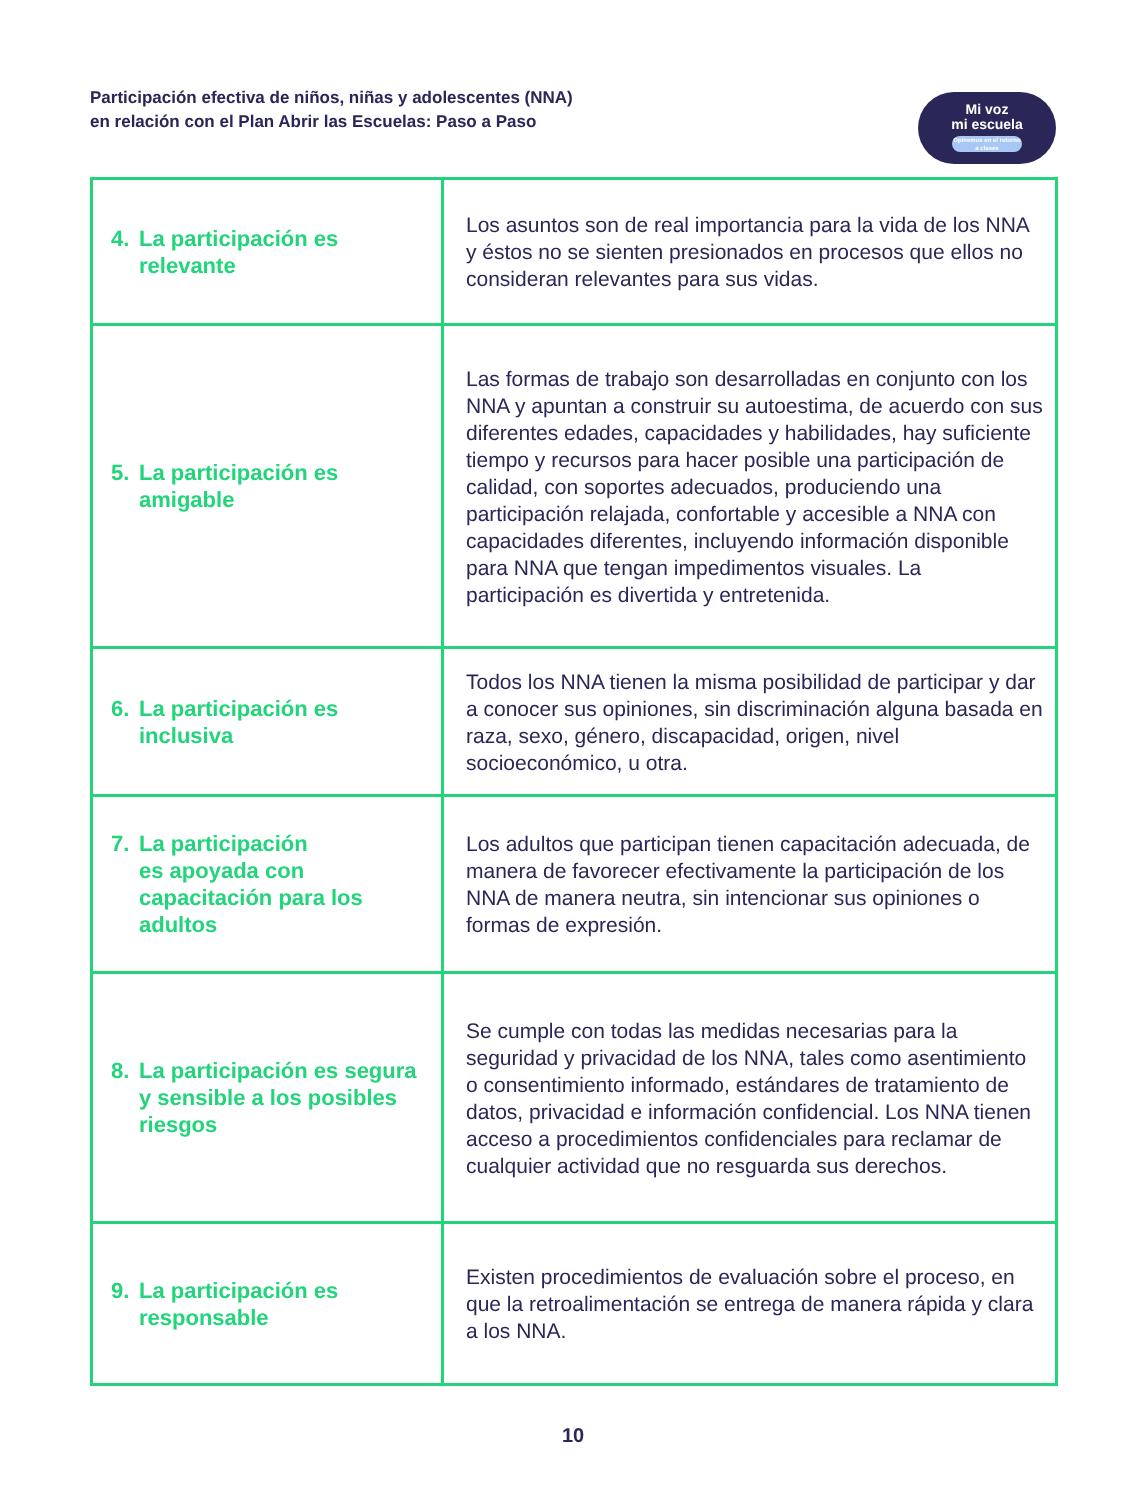Participación efectiva de niños, niñas y adolescentes (NNA)
en relación con el Plan Abrir las Escuelas: Paso a Paso
Mi voz
mi escuela
Opinemos en el retorno a clases
| 4. La participación es relevante | Los asuntos son de real importancia para la vida de los NNA y éstos no se sienten presionados en procesos que ellos no consideran relevantes para sus vidas. |
| 5. La participación es amigable | Las formas de trabajo son desarrolladas en conjunto con los NNA y apuntan a construir su autoestima, de acuerdo con sus diferentes edades, capacidades y habilidades, hay suficiente tiempo y recursos para hacer posible una participación de calidad, con soportes adecuados, produciendo una participación relajada, confortable y accesible a NNA con capacidades diferentes, incluyendo información disponible para NNA que tengan impedimentos visuales. La participación es divertida y entretenida. |
| 6. La participación es inclusiva | Todos los NNA tienen la misma posibilidad de participar y dar a conocer sus opiniones, sin discriminación alguna basada en raza, sexo, género, discapacidad, origen, nivel socioeconómico, u otra. |
| 7. La participación es apoyada con capacitación para los adultos | Los adultos que participan tienen capacitación adecuada, de manera de favorecer efectivamente la participación de los NNA de manera neutra, sin intencionar sus opiniones o formas de expresión. |
| 8. La participación es segura y sensible a los posibles riesgos | Se cumple con todas las medidas necesarias para la seguridad y privacidad de los NNA, tales como asentimiento o consentimiento informado, estándares de tratamiento de datos, privacidad e información confidencial. Los NNA tienen acceso a procedimientos confidenciales para reclamar de cualquier actividad que no resguarda sus derechos. |
| 9. La participación es responsable | Existen procedimientos de evaluación sobre el proceso, en que la retroalimentación se entrega de manera rápida y clara a los NNA. |
10